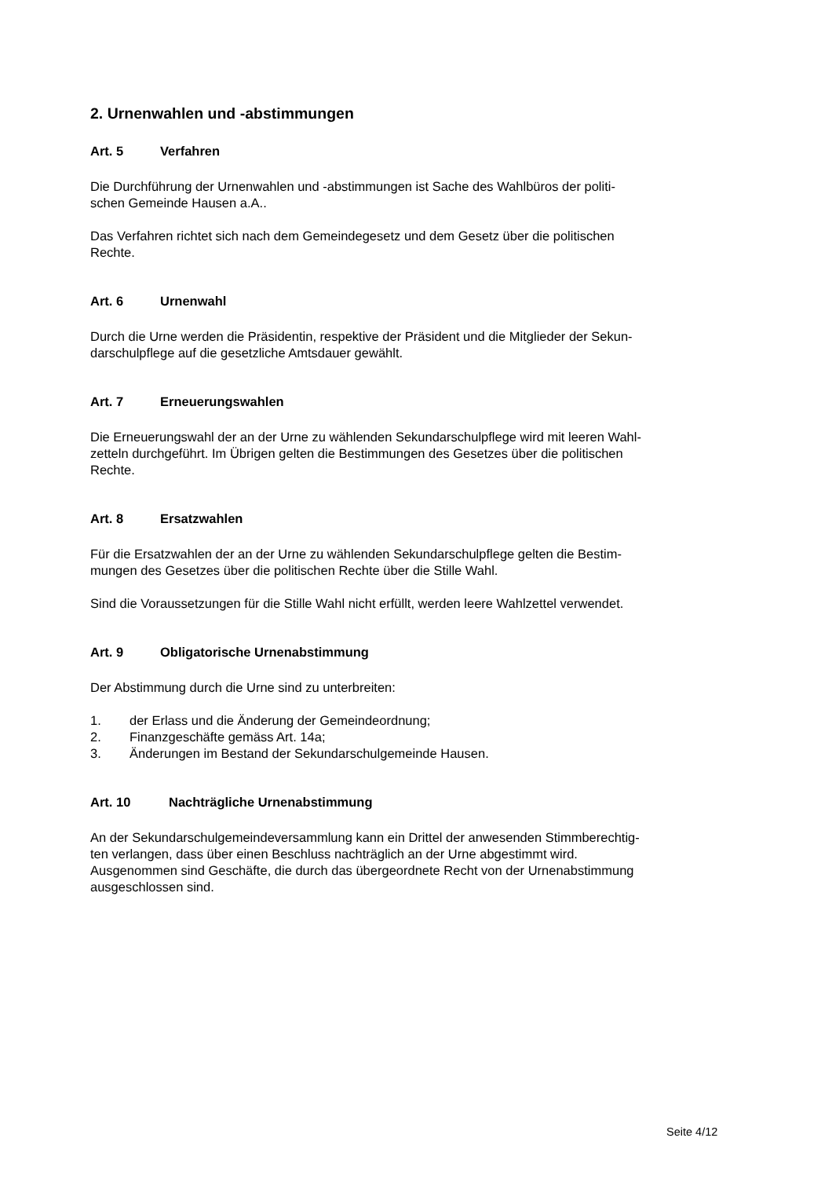2. Urnenwahlen und -abstimmungen
Art. 5 Verfahren
Die Durchführung der Urnenwahlen und -abstimmungen ist Sache des Wahlbüros der politi-
schen Gemeinde Hausen a.A..
Das Verfahren richtet sich nach dem Gemeindegesetz und dem Gesetz über die politischen
Rechte.
Art. 6 Urnenwahl
Durch die Urne werden die Präsidentin, respektive der Präsident und die Mitglieder der Sekun-
darschulpflege auf die gesetzliche Amtsdauer gewählt.
Art. 7 Erneuerungswahlen
Die Erneuerungswahl der an der Urne zu wählenden Sekundarschulpflege wird mit leeren Wahl-
zetteln durchgeführt. Im Übrigen gelten die Bestimmungen des Gesetzes über die politischen
Rechte.
Art. 8 Ersatzwahlen
Für die Ersatzwahlen der an der Urne zu wählenden Sekundarschulpflege gelten die Bestim-
mungen des Gesetzes über die politischen Rechte über die Stille Wahl.
Sind die Voraussetzungen für die Stille Wahl nicht erfüllt, werden leere Wahlzettel verwendet.
Art. 9 Obligatorische Urnenabstimmung
Der Abstimmung durch die Urne sind zu unterbreiten:
1. der Erlass und die Änderung der Gemeindeordnung;
2. Finanzgeschäfte gemäss Art. 14a;
3. Änderungen im Bestand der Sekundarschulgemeinde Hausen.
Art. 10 Nachträgliche Urnenabstimmung
An der Sekundarschulgemeindeversammlung kann ein Drittel der anwesenden Stimmberechtig-
ten verlangen, dass über einen Beschluss nachträglich an der Urne abgestimmt wird.
Ausgenommen sind Geschäfte, die durch das übergeordnete Recht von der Urnenabstimmung
ausgeschlossen sind.
Seite 4/12